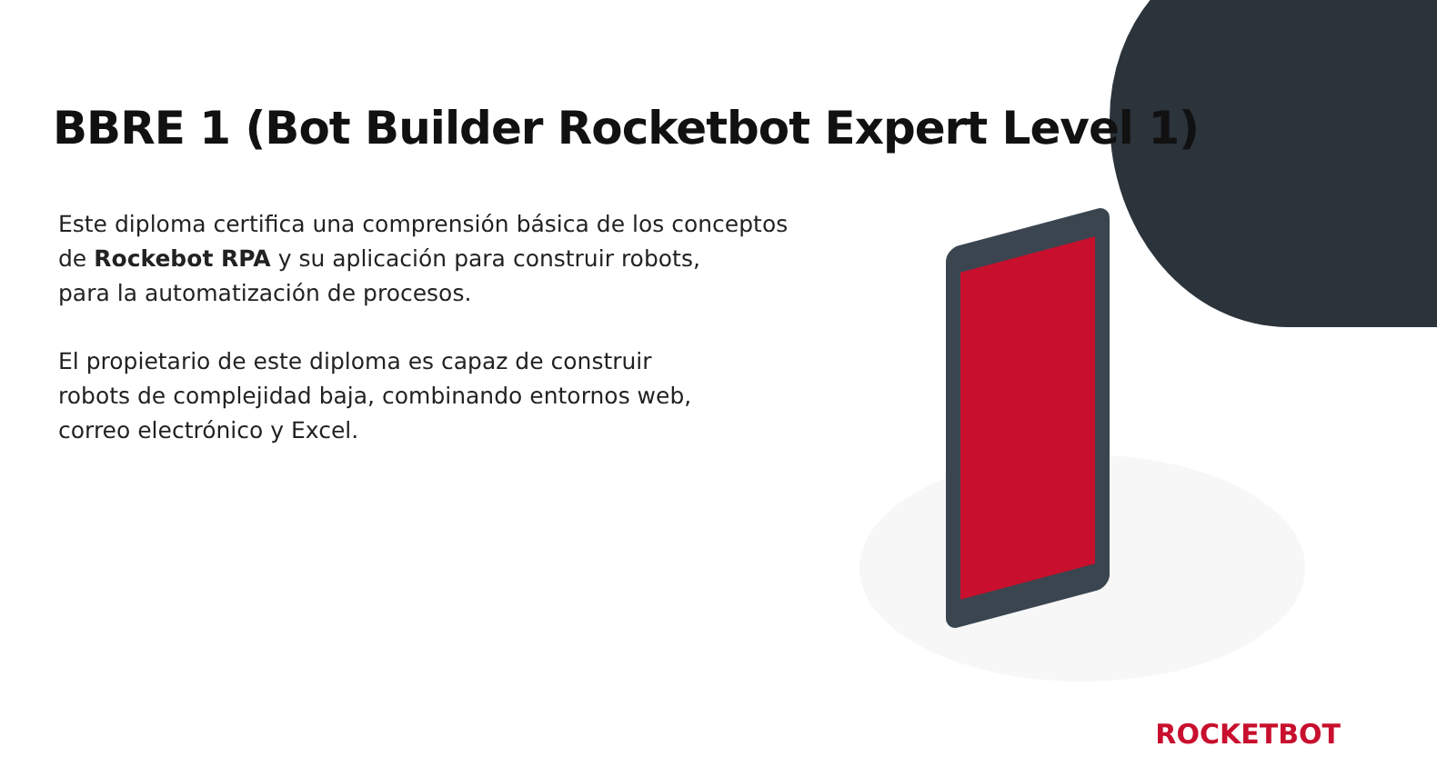BBRE 1 (Bot Builder Rocketbot Expert Level 1)
Este diploma certifica una comprensión básica de los conceptos de Rockebot RPA y su aplicación para construir robots,
para la automatización de procesos.
El propietario de este diploma es capaz de construir
robots de complejidad baja, combinando entornos web,
correo electrónico y Excel.
ROCKETBOT